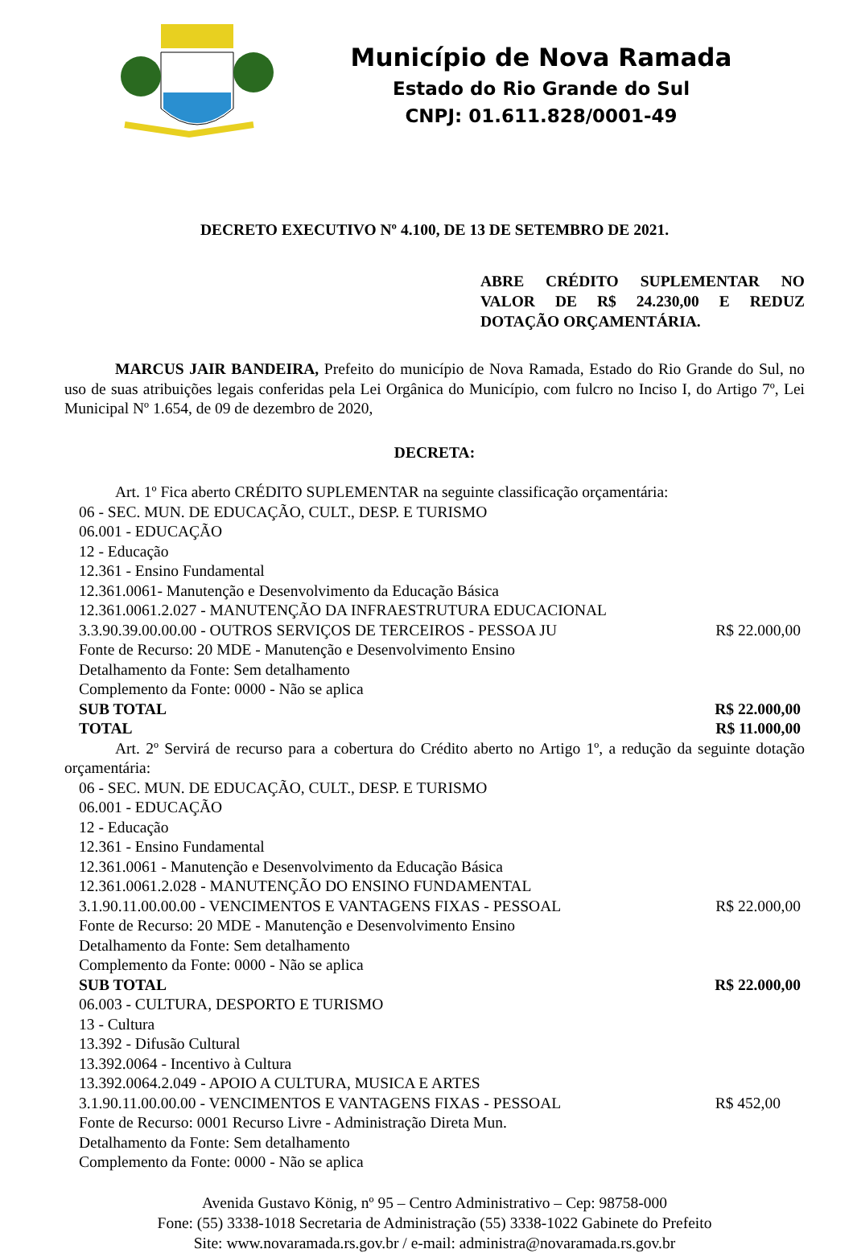Município de Nova Ramada
Estado do Rio Grande do Sul
CNPJ: 01.611.828/0001-49
DECRETO EXECUTIVO Nº 4.100, DE 13 DE SETEMBRO DE 2021.
ABRE CRÉDITO SUPLEMENTAR NO VALOR DE R$ 24.230,00 E REDUZ DOTAÇÃO ORÇAMENTÁRIA.
MARCUS JAIR BANDEIRA, Prefeito do município de Nova Ramada, Estado do Rio Grande do Sul, no uso de suas atribuições legais conferidas pela Lei Orgânica do Município, com fulcro no Inciso I, do Artigo 7º, Lei Municipal Nº 1.654, de 09 de dezembro de 2020,
DECRETA:
Art. 1º Fica aberto CRÉDITO SUPLEMENTAR na seguinte classificação orçamentária:
06 - SEC. MUN. DE EDUCAÇÃO, CULT., DESP. E TURISMO
06.001 - EDUCAÇÃO
12 - Educação
12.361 - Ensino Fundamental
12.361.0061- Manutenção e Desenvolvimento da Educação Básica
12.361.0061.2.027 - MANUTENÇÃO DA INFRAESTRUTURA EDUCACIONAL
3.3.90.39.00.00.00 - OUTROS SERVIÇOS DE TERCEIROS - PESSOA JU R$ 22.000,00
Fonte de Recurso: 20 MDE - Manutenção e Desenvolvimento Ensino
Detalhamento da Fonte: Sem detalhamento
Complemento da Fonte: 0000 - Não se aplica
SUB TOTAL R$ 22.000,00
TOTAL R$ 11.000,00
Art. 2º Servirá de recurso para a cobertura do Crédito aberto no Artigo 1º, a redução da seguinte dotação orçamentária:
06 - SEC. MUN. DE EDUCAÇÃO, CULT., DESP. E TURISMO
06.001 - EDUCAÇÃO
12 - Educação
12.361 - Ensino Fundamental
12.361.0061 - Manutenção e Desenvolvimento da Educação Básica
12.361.0061.2.028 - MANUTENÇÃO DO ENSINO FUNDAMENTAL
3.1.90.11.00.00.00 - VENCIMENTOS E VANTAGENS FIXAS - PESSOAL R$ 22.000,00
Fonte de Recurso: 20 MDE - Manutenção e Desenvolvimento Ensino
Detalhamento da Fonte: Sem detalhamento
Complemento da Fonte: 0000 - Não se aplica
SUB TOTAL R$ 22.000,00
06.003 - CULTURA, DESPORTO E TURISMO
13 - Cultura
13.392 - Difusão Cultural
13.392.0064 - Incentivo à Cultura
13.392.0064.2.049 - APOIO A CULTURA, MUSICA E ARTES
3.1.90.11.00.00.00 - VENCIMENTOS E VANTAGENS FIXAS - PESSOAL R$ 452,00
Fonte de Recurso: 0001 Recurso Livre - Administração Direta Mun.
Detalhamento da Fonte: Sem detalhamento
Complemento da Fonte: 0000 - Não se aplica
Avenida Gustavo König, nº 95 – Centro Administrativo – Cep: 98758-000
Fone: (55) 3338-1018 Secretaria de Administração (55) 3338-1022 Gabinete do Prefeito
Site: www.novaramada.rs.gov.br / e-mail: administra@novaramada.rs.gov.br